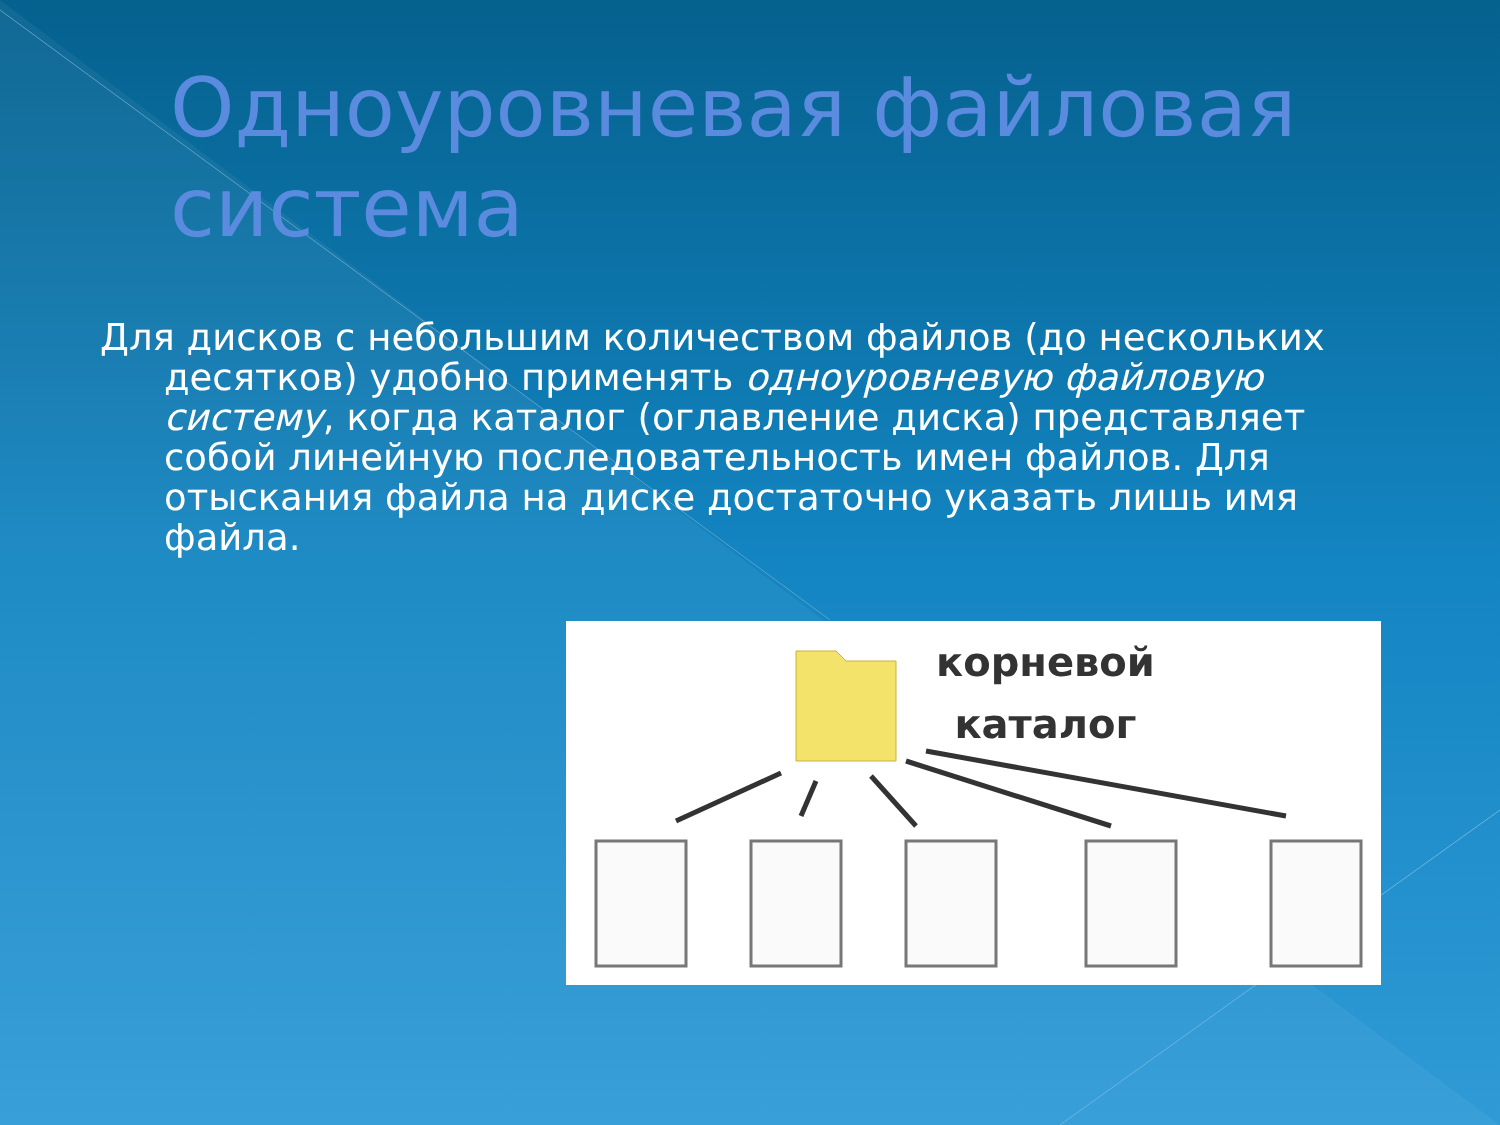Одноуровневая файловая система
Для дисков с небольшим количеством файлов (до нескольких десятков) удобно применять одноуровневую файловую систему, когда каталог (оглавление диска) представляет собой линейную последовательность имен файлов. Для отыскания файла на диске достаточно указать лишь имя файла.
корневой
каталог